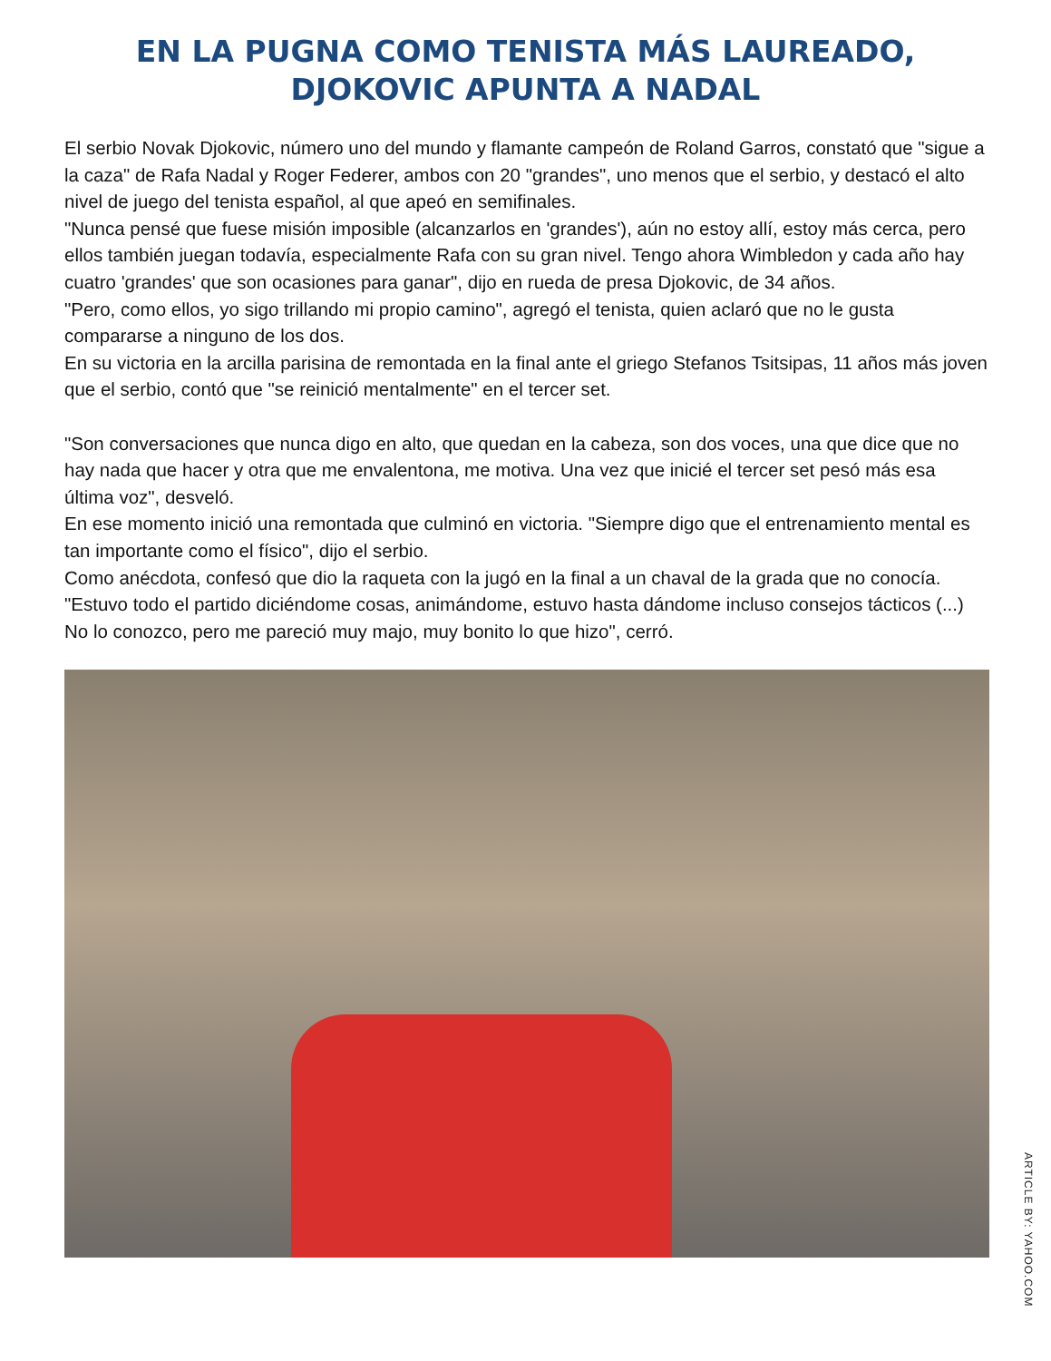EN LA PUGNA COMO TENISTA MÁS LAUREADO,
DJOKOVIC APUNTA A NADAL
El serbio Novak Djokovic, número uno del mundo y flamante campeón de Roland Garros, constató que "sigue a la caza" de Rafa Nadal y Roger Federer, ambos con 20 "grandes", uno menos que el serbio, y destacó el alto nivel de juego del tenista español, al que apeó en semifinales.
"Nunca pensé que fuese misión imposible (alcanzarlos en 'grandes'), aún no estoy allí, estoy más cerca, pero ellos también juegan todavía, especialmente Rafa con su gran nivel. Tengo ahora Wimbledon y cada año hay cuatro 'grandes' que son ocasiones para ganar", dijo en rueda de presa Djokovic, de 34 años.
"Pero, como ellos, yo sigo trillando mi propio camino", agregó el tenista, quien aclaró que no le gusta compararse a ninguno de los dos.
En su victoria en la arcilla parisina de remontada en la final ante el griego Stefanos Tsitsipas, 11 años más joven que el serbio, contó que "se reinició mentalmente" en el tercer set.
"Son conversaciones que nunca digo en alto, que quedan en la cabeza, son dos voces, una que dice que no hay nada que hacer y otra que me envalentona, me motiva. Una vez que inicié el tercer set pesó más esa última voz", desveló.
En ese momento inició una remontada que culminó en victoria. "Siempre digo que el entrenamiento mental es tan importante como el físico", dijo el serbio.
Como anécdota, confesó que dio la raqueta con la jugó en la final a un chaval de la grada que no conocía.
"Estuvo todo el partido diciéndome cosas, animándome, estuvo hasta dándome incluso consejos tácticos (...) No lo conozco, pero me pareció muy majo, muy bonito lo que hizo", cerró.
ARTICLE BY: YAHOO.COM